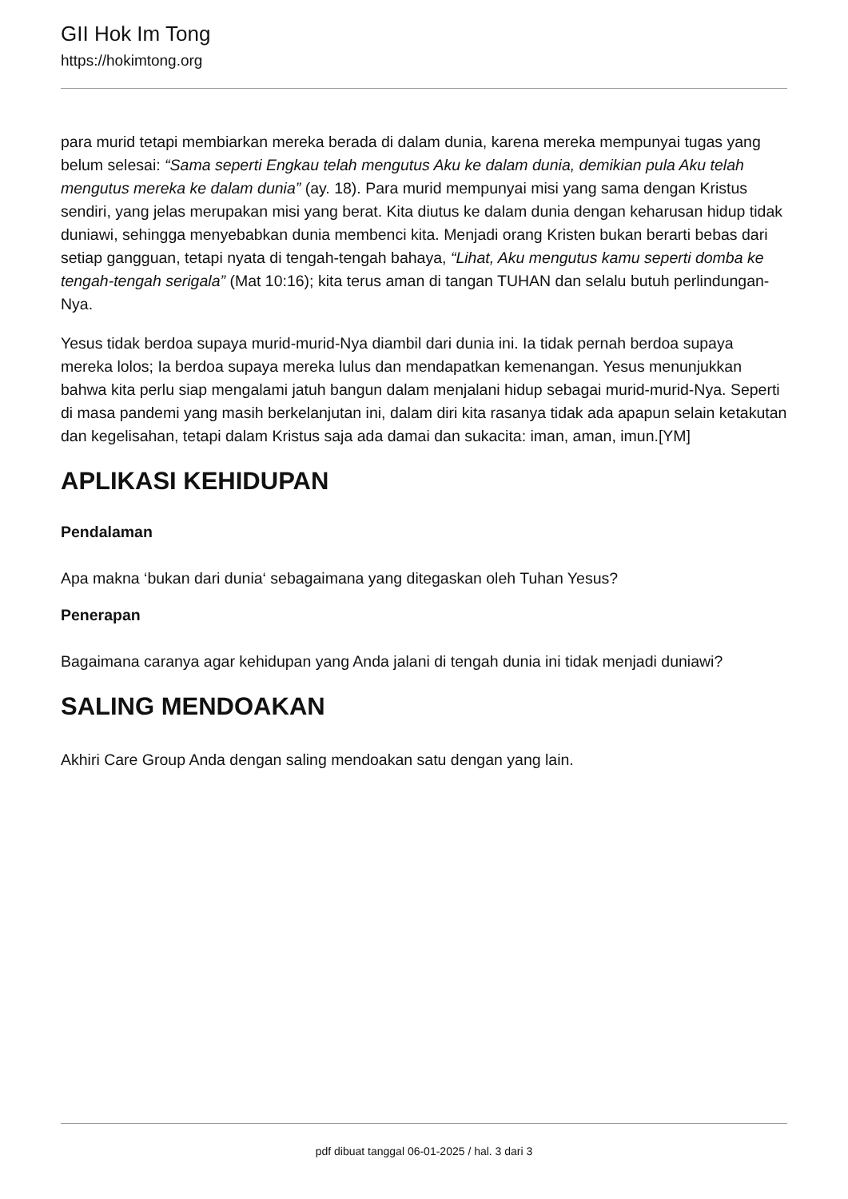GII Hok Im Tong
https://hokimtong.org
para murid tetapi membiarkan mereka berada di dalam dunia, karena mereka mempunyai tugas yang belum selesai: “Sama seperti Engkau telah mengutus Aku ke dalam dunia, demikian pula Aku telah mengutus mereka ke dalam dunia” (ay. 18). Para murid mempunyai misi yang sama dengan Kristus sendiri, yang jelas merupakan misi yang berat. Kita diutus ke dalam dunia dengan keharusan hidup tidak duniawi, sehingga menyebabkan dunia membenci kita. Menjadi orang Kristen bukan berarti bebas dari setiap gangguan, tetapi nyata di tengah-tengah bahaya, “Lihat, Aku mengutus kamu seperti domba ke tengah-tengah serigala” (Mat 10:16); kita terus aman di tangan TUHAN dan selalu butuh perlindungan-Nya.
Yesus tidak berdoa supaya murid-murid-Nya diambil dari dunia ini. Ia tidak pernah berdoa supaya mereka lolos; Ia berdoa supaya mereka lulus dan mendapatkan kemenangan. Yesus menunjukkan bahwa kita perlu siap mengalami jatuh bangun dalam menjalani hidup sebagai murid-murid-Nya. Seperti di masa pandemi yang masih berkelanjutan ini, dalam diri kita rasanya tidak ada apapun selain ketakutan dan kegelisahan, tetapi dalam Kristus saja ada damai dan sukacita: iman, aman, imun.[YM]
APLIKASI KEHIDUPAN
Pendalaman
Apa makna ‘bukan dari dunia‘ sebagaimana yang ditegaskan oleh Tuhan Yesus?
Penerapan
Bagaimana caranya agar kehidupan yang Anda jalani di tengah dunia ini tidak menjadi duniawi?
SALING MENDOAKAN
Akhiri Care Group Anda dengan saling mendoakan satu dengan yang lain.
pdf dibuat tanggal 06-01-2025 / hal. 3 dari 3